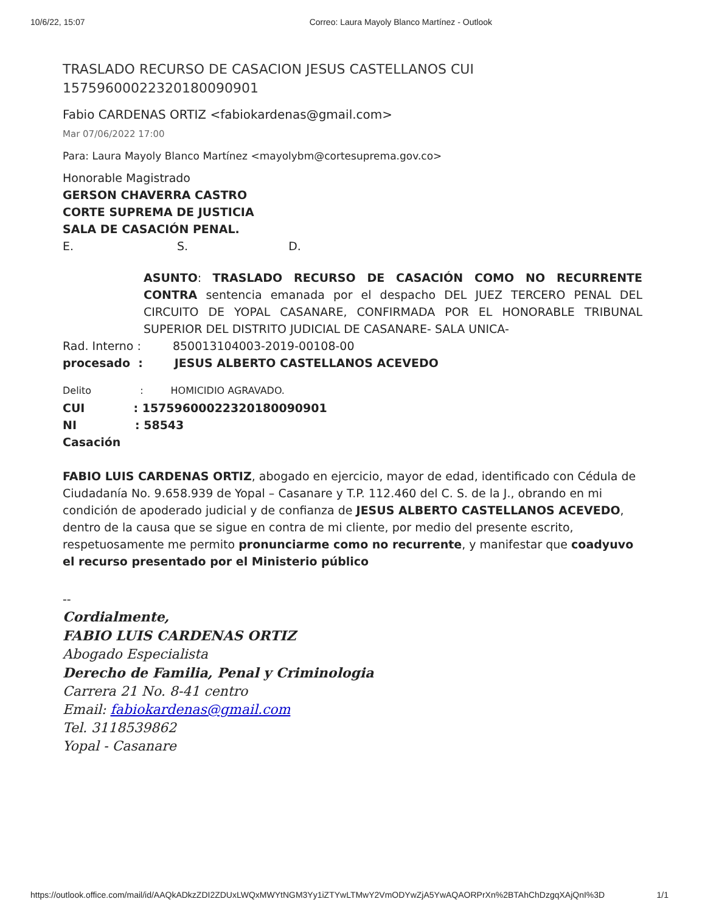10/6/22, 15:07 Correo: Laura Mayoly Blanco Martínez - Outlook
TRASLADO RECURSO DE CASACION JESUS CASTELLANOS CUI 15759600022320180090901
Fabio CARDENAS ORTIZ <fabiokardenas@gmail.com>
Mar 07/06/2022 17:00
Para: Laura Mayoly Blanco Martínez <mayolybm@cortesuprema.gov.co>
Honorable Magistrado
GERSON CHAVERRA CASTRO
CORTE SUPREMA DE JUSTICIA
SALA DE CASACIÓN PENAL.
E. S. D.
ASUNTO: TRASLADO RECURSO DE CASACIÓN COMO NO RECURRENTE CONTRA sentencia emanada por el despacho DEL JUEZ TERCERO PENAL DEL CIRCUITO DE YOPAL CASANARE, CONFIRMADA POR EL HONORABLE TRIBUNAL SUPERIOR DEL DISTRITO JUDICIAL DE CASANARE- SALA UNICA-
Rad. Interno : 850013104003-2019-00108-00
procesado : JESUS ALBERTO CASTELLANOS ACEVEDO
Delito: HOMICIDIO AGRAVADO.
CUI: 15759600022320180090901
NI: 58543
Casación
FABIO LUIS CARDENAS ORTIZ, abogado en ejercicio, mayor de edad, identificado con Cédula de Ciudadanía No. 9.658.939 de Yopal – Casanare y T.P. 112.460 del C. S. de la J., obrando en mi condición de apoderado judicial y de confianza de JESUS ALBERTO CASTELLANOS ACEVEDO, dentro de la causa que se sigue en contra de mi cliente, por medio del presente escrito, respetuosamente me permito pronunciarme como no recurrente, y manifestar que coadyuvo el recurso presentado por el Ministerio público
--
Cordialmente,
FABIO LUIS CARDENAS ORTIZ
Abogado Especialista
Derecho de Familia, Penal y Criminologia
Carrera 21 No. 8-41 centro
Email: fabiokardenas@gmail.com
Tel. 3118539862
Yopal - Casanare
https://outlook.office.com/mail/id/AAQkADkzZDI2ZDUxLWQxMWYtNGM3Yy1iZTYwLTMwY2VmODYwZjA5YwAQAORPrXn%2BTAhChDzgqXAjQnI%3D 1/1